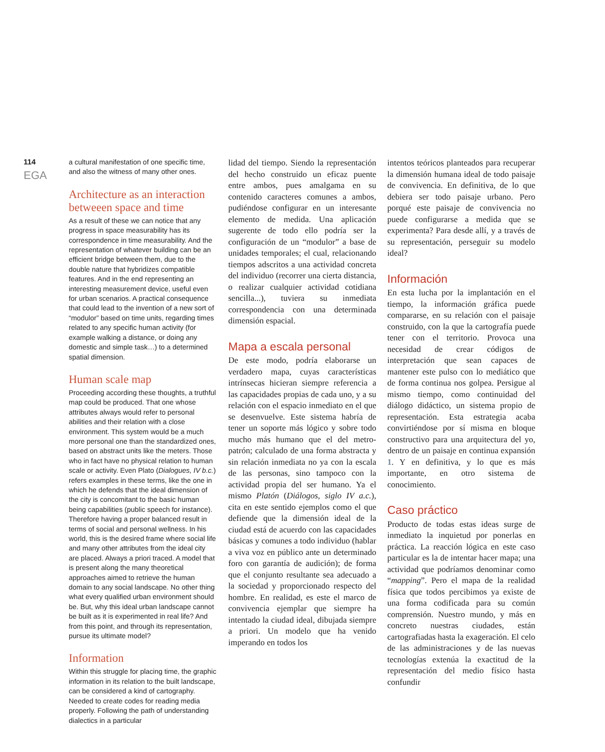114
EGA
a cultural manifestation of one specific time, and also the witness of many other ones.
Architecture as an interaction betweeen space and time
As a result of these we can notice that any progress in space measurability has its correspondence in time measurability. And the representation of whatever building can be an efficient bridge between them, due to the double nature that hybridizes compatible features. And in the end representing an interesting measurement device, useful even for urban scenarios. A practical consequence that could lead to the invention of a new sort of “modulor” based on time units, regarding times related to any specific human activity (for example walking a distance, or doing any domestic and simple task…) to a determined spatial dimension.
Human scale map
Proceeding according these thoughts, a truthful map could be produced. That one whose attributes always would refer to personal abilities and their relation with a close environment. This system would be a much more personal one than the standardized ones, based on abstract units like the meters. Those who in fact have no physical relation to human scale or activity. Even Plato (Dialogues, IV b.c.) refers examples in these terms, like the one in which he defends that the ideal dimension of the city is concomitant to the basic human being capabilities (public speech for instance). Therefore having a proper balanced result in terms of social and personal wellness. In his world, this is the desired frame where social life and many other attributes from the ideal city are placed. Always a priori traced. A model that is present along the many theoretical approaches aimed to retrieve the human domain to any social landscape. No other thing what every qualified urban environment should be. But, why this ideal urban landscape cannot be built as it is experimented in real life? And from this point, and through its representation, pursue its ultimate model?
Information
Within this struggle for placing time, the graphic information in its relation to the built landscape, can be considered a kind of cartography. Needed to create codes for reading media properly. Following the path of understanding dialectics in a particular
lidad del tiempo. Siendo la representación del hecho construido un eficaz puente entre ambos, pues amalgama en su contenido caracteres comunes a ambos, pudiéndose configurar en un interesante elemento de medida. Una aplicación sugerente de todo ello podría ser la configuración de un “modulor” a base de unidades temporales; el cual, relacionando tiempos adscritos a una actividad concreta del individuo (recorrer una cierta distancia, o realizar cualquier actividad cotidiana sencilla...), tuviera su inmediata correspondencia con una determinada dimensión espacial.
Mapa a escala personal
De este modo, podría elaborarse un verdadero mapa, cuyas características intrínsecas hicieran siempre referencia a las capacidades propias de cada uno, y a su relación con el espacio inmediato en el que se desenvuelve. Este sistema habría de tener un soporte más lógico y sobre todo mucho más humano que el del metro-patrón; calculado de una forma abstracta y sin relación inmediata no ya con la escala de las personas, sino tampoco con la actividad propia del ser humano. Ya el mismo Platón (Diálogos, siglo IV a.c.), cita en este sentido ejemplos como el que defiende que la dimensión ideal de la ciudad está de acuerdo con las capacidades básicas y comunes a todo individuo (hablar a viva voz en público ante un determinado foro con garantía de audición); de forma que el conjunto resultante sea adecuado a la sociedad y proporcionado respecto del hombre. En realidad, es este el marco de convivencia ejemplar que siempre ha intentado la ciudad ideal, dibujada siempre a priori. Un modelo que ha venido imperando en todos los
intentos teóricos planteados para recuperar la dimensión humana ideal de todo paisaje de convivencia. En definitiva, de lo que debiera ser todo paisaje urbano. Pero porqué este paisaje de convivencia no puede configurarse a medida que se experimenta? Para desde allí, y a través de su representación, perseguir su modelo ideal?
Información
En esta lucha por la implantación en el tiempo, la información gráfica puede compararse, en su relación con el paisaje construido, con la que la cartografía puede tener con el territorio. Provoca una necesidad de crear códigos de interpretación que sean capaces de mantener este pulso con lo mediático que de forma continua nos golpea. Persigue al mismo tiempo, como continuidad del diálogo didáctico, un sistema propio de representación. Esta estrategia acaba convirtiéndose por sí misma en bloque constructivo para una arquitectura del yo, dentro de un paisaje en continua expansión 1. Y en definitiva, y lo que es más importante, en otro sistema de conocimiento.
Caso práctico
Producto de todas estas ideas surge de inmediato la inquietud por ponerlas en práctica. La reacción lógica en este caso particular es la de intentar hacer mapa; una actividad que podríamos denominar como “mapping”. Pero el mapa de la realidad física que todos percibimos ya existe de una forma codificada para su común comprensión. Nuestro mundo, y más en concreto nuestras ciudades, están cartografiadas hasta la exageración. El celo de las administraciones y de las nuevas tecnologías extenúa la exactitud de la representación del medio físico hasta confundir